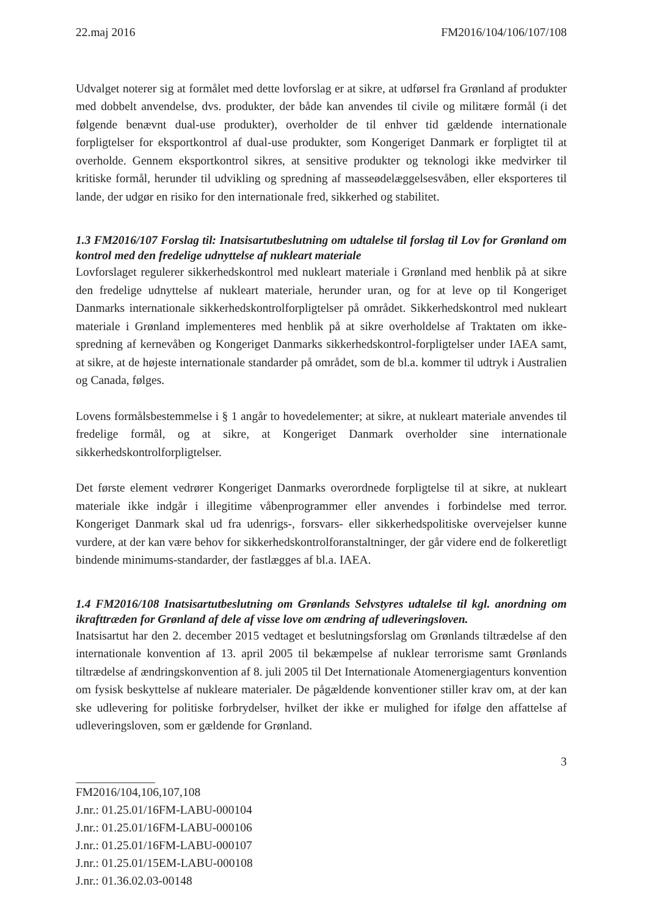22.maj 2016 FM2016/104/106/107/108
Udvalget noterer sig at formålet med dette lovforslag er at sikre, at udførsel fra Grønland af produkter med dobbelt anvendelse, dvs. produkter, der både kan anvendes til civile og militære formål (i det følgende benævnt dual-use produkter), overholder de til enhver tid gældende internationale forpligtelser for eksportkontrol af dual-use produkter, som Kongeriget Danmark er forpligtet til at overholde. Gennem eksportkontrol sikres, at sensitive produkter og teknologi ikke medvirker til kritiske formål, herunder til udvikling og spredning af masseødelæggelsesvåben, eller eksporteres til lande, der udgør en risiko for den internationale fred, sikkerhed og stabilitet.
1.3 FM2016/107 Forslag til: Inatsisartutbeslutning om udtalelse til forslag til Lov for Grønland om kontrol med den fredelige udnyttelse af nukleart materiale
Lovforslaget regulerer sikkerhedskontrol med nukleart materiale i Grønland med henblik på at sikre den fredelige udnyttelse af nukleart materiale, herunder uran, og for at leve op til Kongeriget Danmarks internationale sikkerhedskontrolforpligtelser på området. Sikkerhedskontrol med nukleart materiale i Grønland implementeres med henblik på at sikre overholdelse af Traktaten om ikke-spredning af kernevåben og Kongeriget Danmarks sikkerhedskontrol-forpligtelser under IAEA samt, at sikre, at de højeste internationale standarder på området, som de bl.a. kommer til udtryk i Australien og Canada, følges.
Lovens formålsbestemmelse i § 1 angår to hovedelementer; at sikre, at nukleart materiale anvendes til fredelige formål, og at sikre, at Kongeriget Danmark overholder sine internationale sikkerhedskontrolforpligtelser.
Det første element vedrører Kongeriget Danmarks overordnede forpligtelse til at sikre, at nukleart materiale ikke indgår i illegitime våbenprogrammer eller anvendes i forbindelse med terror. Kongeriget Danmark skal ud fra udenrigs-, forsvars- eller sikkerhedspolitiske overvejelser kunne vurdere, at der kan være behov for sikkerhedskontrolforanstaltninger, der går videre end de folkeretligt bindende minimums-standarder, der fastlægges af bl.a. IAEA.
1.4 FM2016/108 Inatsisartutbeslutning om Grønlands Selvstyres udtalelse til kgl. anordning om ikrafttræden for Grønland af dele af visse love om ændring af udleveringsloven.
Inatsisartut har den 2. december 2015 vedtaget et beslutningsforslag om Grønlands tiltrædelse af den internationale konvention af 13. april 2005 til bekæmpelse af nuklear terrorisme samt Grønlands tiltrædelse af ændringskonvention af 8. juli 2005 til Det Internationale Atomenergiagenturs konvention om fysisk beskyttelse af nukleare materialer. De pågældende konventioner stiller krav om, at der kan ske udlevering for politiske forbrydelser, hvilket der ikke er mulighed for ifølge den affattelse af udleveringsloven, som er gældende for Grønland.
3
FM2016/104,106,107,108
J.nr.: 01.25.01/16FM-LABU-000104
J.nr.: 01.25.01/16FM-LABU-000106
J.nr.: 01.25.01/16FM-LABU-000107
J.nr.: 01.25.01/15EM-LABU-000108
J.nr.: 01.36.02.03-00148